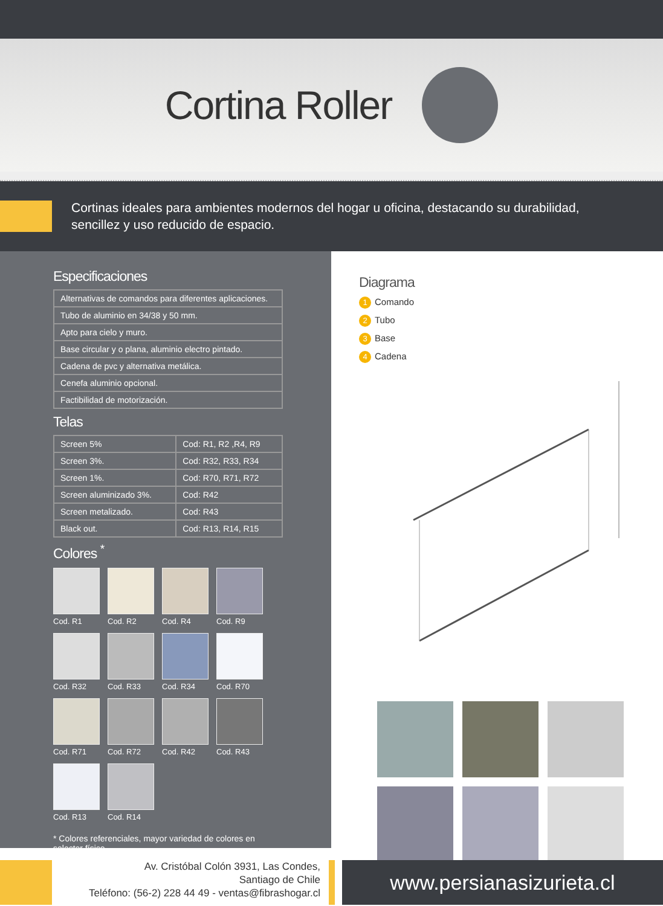Cortina Roller
Cortinas ideales para ambientes modernos del hogar u oficina, destacando su durabilidad,
sencillez y uso reducido de espacio.
Especificaciones
| Alternativas de comandos para diferentes aplicaciones. |
| Tubo de aluminio en 34/38 y 50 mm. |
| Apto para cielo y muro. |
| Base circular y o plana, aluminio electro pintado. |
| Cadena de pvc y alternativa metálica. |
| Cenefa aluminio opcional. |
| Factibilidad de motorización. |
Telas
| Screen 5% | Cod: R1, R2 ,R4, R9 |
| Screen 3%. | Cod: R32, R33, R34 |
| Screen 1%. | Cod: R70, R71, R72 |
| Screen aluminizado 3%. | Cod: R42 |
| Screen metalizado. | Cod: R43 |
| Black out. | Cod: R13, R14, R15 |
Colores <sup>*</sup>
Cod. R1
Cod. R2
Cod. R4
Cod. R9
Cod. R32
Cod. R33
Cod. R34
Cod. R70
Cod. R71
Cod. R72
Cod. R42
Cod. R43
Cod. R13
Cod. R14
* Colores referenciales, mayor variedad de colores en selector físico.
Diagrama
1 Comando
2 Tubo
3 Base
4 Cadena
Av. Cristóbal Colón 3931, Las Condes,
Santiago de Chile
Teléfono: (56-2) 228 44 49 - ventas@fibrashogar.cl
www.persianasizurieta.cl